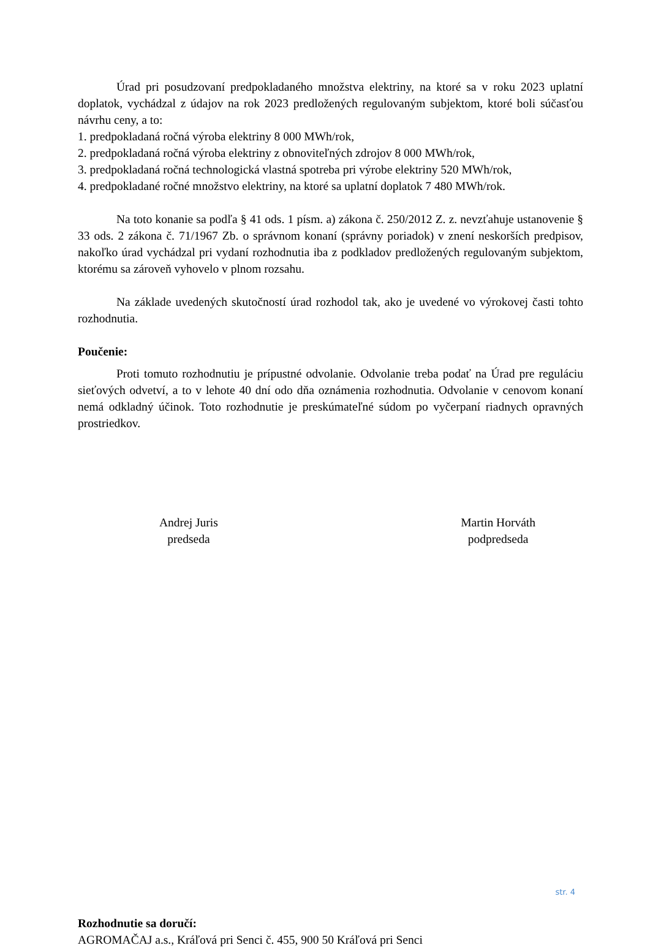Úrad pri posudzovaní predpokladaného množstva elektriny, na ktoré sa v roku 2023 uplatní doplatok, vychádzal z údajov na rok 2023 predložených regulovaným subjektom, ktoré boli súčasťou návrhu ceny, a to:
1. predpokladaná ročná výroba elektriny 8 000 MWh/rok,
2. predpokladaná ročná výroba elektriny z obnoviteľných zdrojov 8 000 MWh/rok,
3. predpokladaná ročná technologická vlastná spotreba pri výrobe elektriny 520 MWh/rok,
4. predpokladané ročné množstvo elektriny, na ktoré sa uplatní doplatok 7 480 MWh/rok.
Na toto konanie sa podľa § 41 ods. 1 písm. a) zákona č. 250/2012 Z. z. nevzťahuje ustanovenie § 33 ods. 2 zákona č. 71/1967 Zb. o správnom konaní (správny poriadok) v znení neskorších predpisov, nakoľko úrad vychádzal pri vydaní rozhodnutia iba z podkladov predložených regulovaným subjektom, ktorému sa zároveň vyhovelo v plnom rozsahu.
Na základe uvedených skutočností úrad rozhodol tak, ako je uvedené vo výrokovej časti tohto rozhodnutia.
Poučenie:
Proti tomuto rozhodnutiu je prípustné odvolanie. Odvolanie treba podať na Úrad pre reguláciu sieťových odvetví, a to v lehote 40 dní odo dňa oznámenia rozhodnutia. Odvolanie v cenovom konaní nemá odkladný účinok. Toto rozhodnutie je preskúmateľné súdom po vyčerpaní riadnych opravných prostriedkov.
Andrej Juris
predseda
Martin Horváth
podpredseda
Rozhodnutie sa doručí:
AGROMAČAJ a.s., Kráľová pri Senci č. 455, 900 50 Kráľová pri Senci
str. 4